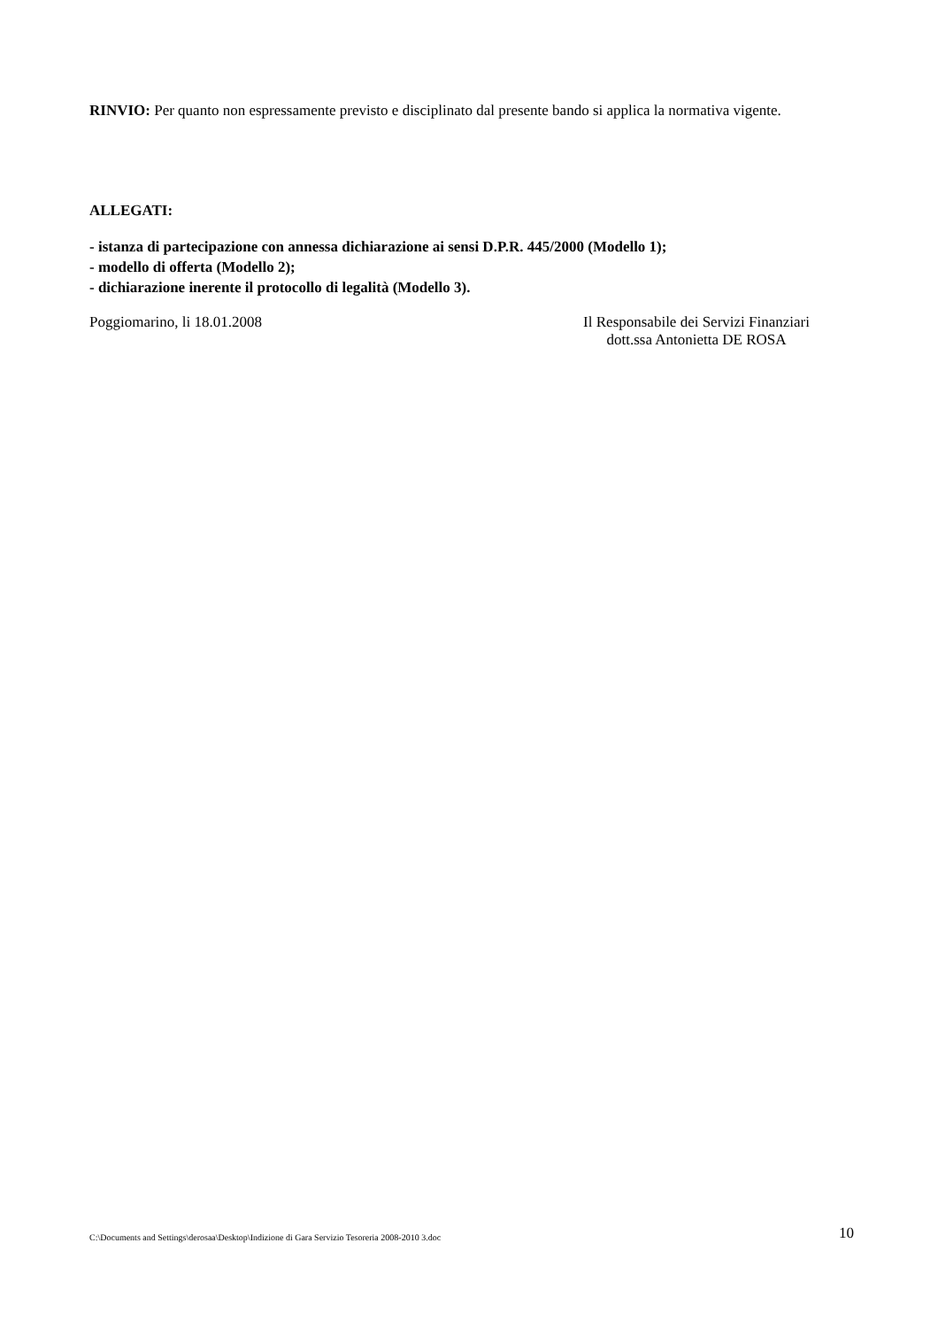RINVIO: Per quanto non espressamente previsto e disciplinato dal presente bando si applica la normativa vigente.
ALLEGATI:
- istanza di partecipazione con annessa dichiarazione ai sensi D.P.R. 445/2000 (Modello 1);
- modello di offerta (Modello 2);
- dichiarazione inerente il protocollo di legalità (Modello 3).
Poggiomarino, li 18.01.2008 Il Responsabile dei Servizi Finanziari
dott.ssa Antonietta DE ROSA
C:\Documents and Settings\derosaa\Desktop\Indizione di Gara Servizio Tesoreria 2008-2010 3.doc 10